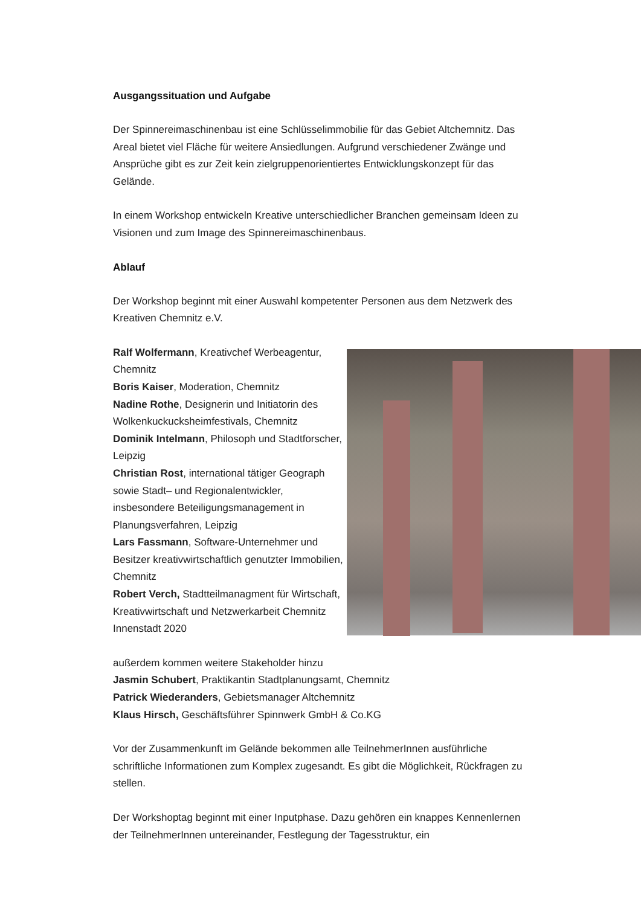Ausgangssituation und Aufgabe
Der Spinnereimaschinenbau ist eine Schlüsselimmobilie für das Gebiet Altchemnitz. Das Areal bietet viel Fläche für weitere Ansiedlungen. Aufgrund verschiedener Zwänge und Ansprüche gibt es zur Zeit kein zielgruppenorientiertes Entwicklungskonzept für das Gelände.
In einem Workshop entwickeln Kreative unterschiedlicher Branchen gemeinsam Ideen zu Visionen und zum Image des Spinnereimaschinenbaus.
Ablauf
Der Workshop beginnt mit einer Auswahl kompetenter Personen aus dem Netzwerk des Kreativen Chemnitz e.V.
Ralf Wolfermann, Kreativchef Werbeagentur, Chemnitz
Boris Kaiser, Moderation, Chemnitz
Nadine Rothe, Designerin und Initiatorin des Wolkenkuckucksheimfestivals, Chemnitz
Dominik Intelmann, Philosoph und Stadtforscher, Leipzig
Christian Rost, international tätiger Geograph sowie Stadt– und Regionalentwickler, insbesondere Beteiligungsmanagement in Planungsverfahren, Leipzig
Lars Fassmann, Software-Unternehmer und Besitzer kreativwirtschaftlich genutzter Immobilien, Chemnitz
Robert Verch, Stadtteilmanagment für Wirtschaft, Kreativwirtschaft und Netzwerkarbeit Chemnitz Innenstadt 2020
außerdem kommen weitere Stakeholder hinzu
Jasmin Schubert, Praktikantin Stadtplanungsamt, Chemnitz
Patrick Wiederanders, Gebietsmanager Altchemnitz
Klaus Hirsch, Geschäftsführer Spinnwerk GmbH & Co.KG
Vor der Zusammenkunft im Gelände bekommen alle TeilnehmerInnen ausführliche schriftliche Informationen zum Komplex zugesandt. Es gibt die Möglichkeit, Rückfragen zu stellen.
Der Workshoptag beginnt mit einer Inputphase. Dazu gehören ein knappes Kennenlernen der TeilnehmerInnen untereinander, Festlegung der Tagesstruktur, ein